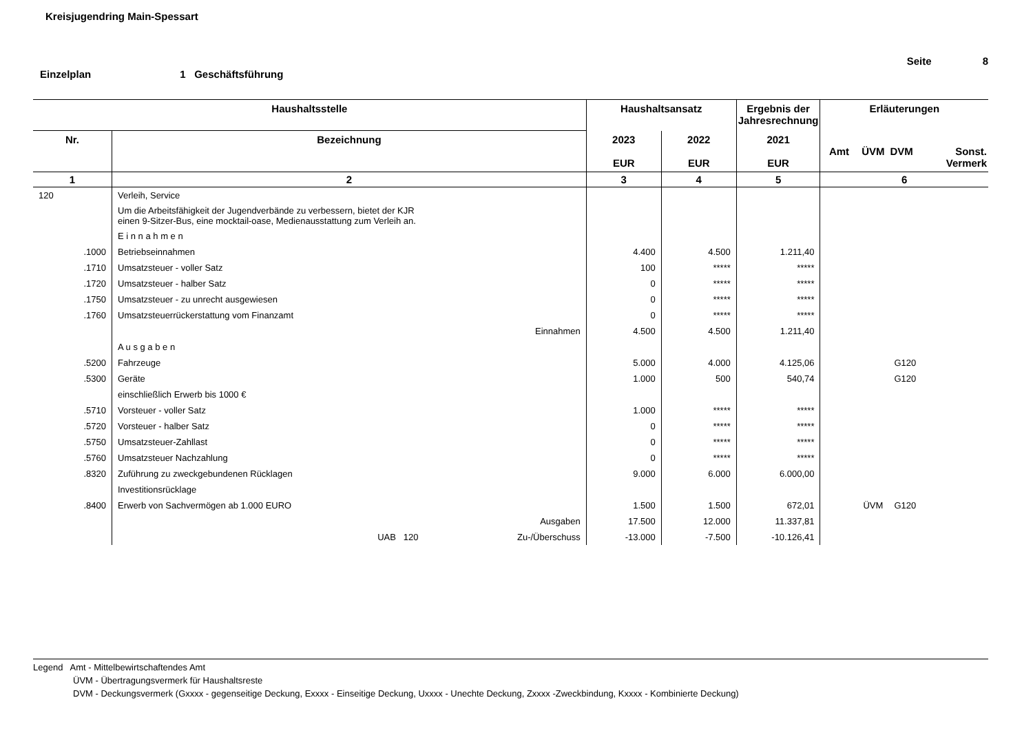Kreisjugendring Main-Spessart
Seite 8
Einzelplan 1 Geschäftsführung
| Haushaltsstelle | | Haushaltsansatz | | Ergebnis der Jahresrechnung | Erläuterungen | | | |
| --- | --- | --- | --- | --- | --- | --- | --- | --- |
| Nr. | Bezeichnung | 2023 EUR | 2022 EUR | 2021 EUR | Amt | ÜVM | DVM | Sonst. Vermerk |
| 1 | 2 | 3 | 4 | 5 | 6 | | | |
| 120 | Verleih, Service | | | | | | | |
| | Um die Arbeitsfähigkeit der Jugendverbände zu verbessern, bietet der KJR einen 9-Sitzer-Bus, eine mocktail-oase, Medienausstattung zum Verleih an. | | | | | | | |
| | E i n n a h m e n | | | | | | | |
| .1000 | Betriebseinnahmen | 4.400 | 4.500 | 1.211,40 | | | | |
| .1710 | Umsatzsteuer - voller Satz | 100 | ***** | ***** | | | | |
| .1720 | Umsatzsteuer - halber Satz | 0 | ***** | ***** | | | | |
| .1750 | Umsatzsteuer - zu unrecht ausgewiesen | 0 | ***** | ***** | | | | |
| .1760 | Umsatzsteuerrückerstattung vom Finanzamt | 0 | ***** | ***** | | | | |
| | Einnahmen | 4.500 | 4.500 | 1.211,40 | | | | |
| | A u s g a b e n | | | | | | | |
| .5200 | Fahrzeuge | 5.000 | 4.000 | 4.125,06 | | | G120 | |
| .5300 | Geräte | 1.000 | 500 | 540,74 | | | G120 | |
| | einschließlich Erwerb bis 1000 € | | | | | | | |
| .5710 | Vorsteuer - voller Satz | 1.000 | ***** | ***** | | | | |
| .5720 | Vorsteuer - halber Satz | 0 | ***** | ***** | | | | |
| .5750 | Umsatzsteuer-Zahllast | 0 | ***** | ***** | | | | |
| .5760 | Umsatzsteuer Nachzahlung | 0 | ***** | ***** | | | | |
| .8320 | Zuführung zu zweckgebundenen Rücklagen | 9.000 | 6.000 | 6.000,00 | | | | |
| | Investitionsrücklage | | | | | | | |
| .8400 | Erwerb von Sachvermögen ab 1.000 EURO | 1.500 | 1.500 | 672,01 | | ÜVM | G120 | |
| | Ausgaben | 17.500 | 12.000 | 11.337,81 | | | | |
| | UAB 120 Zu-/Überschuss | -13.000 | -7.500 | -10.126,41 | | | | |
Legend Amt - Mittelbewirtschaftendes Amt
ÜVM - Übertragungsvermerk für Haushaltsreste
DVM - Deckungsvermerk (Gxxxx - gegenseitige Deckung, Exxxx - Einseitige Deckung, Uxxxx - Unechte Deckung, Zxxxx -Zweckbindung, Kxxxx - Kombinierte Deckung)